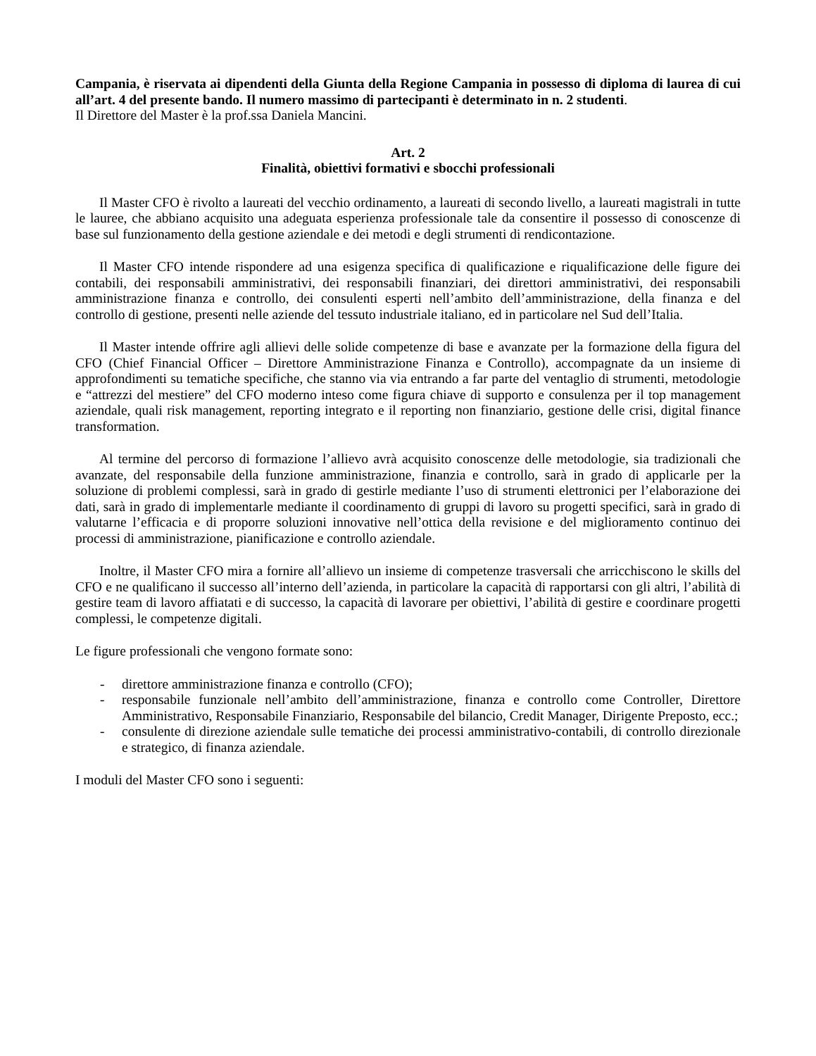Campania, è riservata ai dipendenti della Giunta della Regione Campania in possesso di diploma di laurea di cui all’art. 4 del presente bando. Il numero massimo di partecipanti è determinato in n. 2 studenti.
Il Direttore del Master è la prof.ssa Daniela Mancini.
Art. 2
Finalità, obiettivi formativi e sbocchi professionali
Il Master CFO è rivolto a laureati del vecchio ordinamento, a laureati di secondo livello, a laureati magistrali in tutte le lauree, che abbiano acquisito una adeguata esperienza professionale tale da consentire il possesso di conoscenze di base sul funzionamento della gestione aziendale e dei metodi e degli strumenti di rendicontazione.
Il Master CFO intende rispondere ad una esigenza specifica di qualificazione e riqualificazione delle figure dei contabili, dei responsabili amministrativi, dei responsabili finanziari, dei direttori amministrativi, dei responsabili amministrazione finanza e controllo, dei consulenti esperti nell’ambito dell’amministrazione, della finanza e del controllo di gestione, presenti nelle aziende del tessuto industriale italiano, ed in particolare nel Sud dell’Italia.
Il Master intende offrire agli allievi delle solide competenze di base e avanzate per la formazione della figura del CFO (Chief Financial Officer – Direttore Amministrazione Finanza e Controllo), accompagnate da un insieme di approfondimenti su tematiche specifiche, che stanno via via entrando a far parte del ventaglio di strumenti, metodologie e “attrezzi del mestiere” del CFO moderno inteso come figura chiave di supporto e consulenza per il top management aziendale, quali risk management, reporting integrato e il reporting non finanziario, gestione delle crisi, digital finance transformation.
Al termine del percorso di formazione l’allievo avrà acquisito conoscenze delle metodologie, sia tradizionali che avanzate, del responsabile della funzione amministrazione, finanzia e controllo, sarà in grado di applicarle per la soluzione di problemi complessi, sarà in grado di gestirle mediante l’uso di strumenti elettronici per l’elaborazione dei dati, sarà in grado di implementarle mediante il coordinamento di gruppi di lavoro su progetti specifici, sarà in grado di valutarne l’efficacia e di proporre soluzioni innovative nell’ottica della revisione e del miglioramento continuo dei processi di amministrazione, pianificazione e controllo aziendale.
Inoltre, il Master CFO mira a fornire all’allievo un insieme di competenze trasversali che arricchiscono le skills del CFO e ne qualificano il successo all’interno dell’azienda, in particolare la capacità di rapportarsi con gli altri, l’abilità di gestire team di lavoro affiatati e di successo, la capacità di lavorare per obiettivi, l’abilità di gestire e coordinare progetti complessi, le competenze digitali.
Le figure professionali che vengono formate sono:
- direttore amministrazione finanza e controllo (CFO);
- responsabile funzionale nell’ambito dell’amministrazione, finanza e controllo come Controller, Direttore Amministrativo, Responsabile Finanziario, Responsabile del bilancio, Credit Manager, Dirigente Preposto, ecc.;
- consulente di direzione aziendale sulle tematiche dei processi amministrativo-contabili, di controllo direzionale e strategico, di finanza aziendale.
I moduli del Master CFO sono i seguenti: